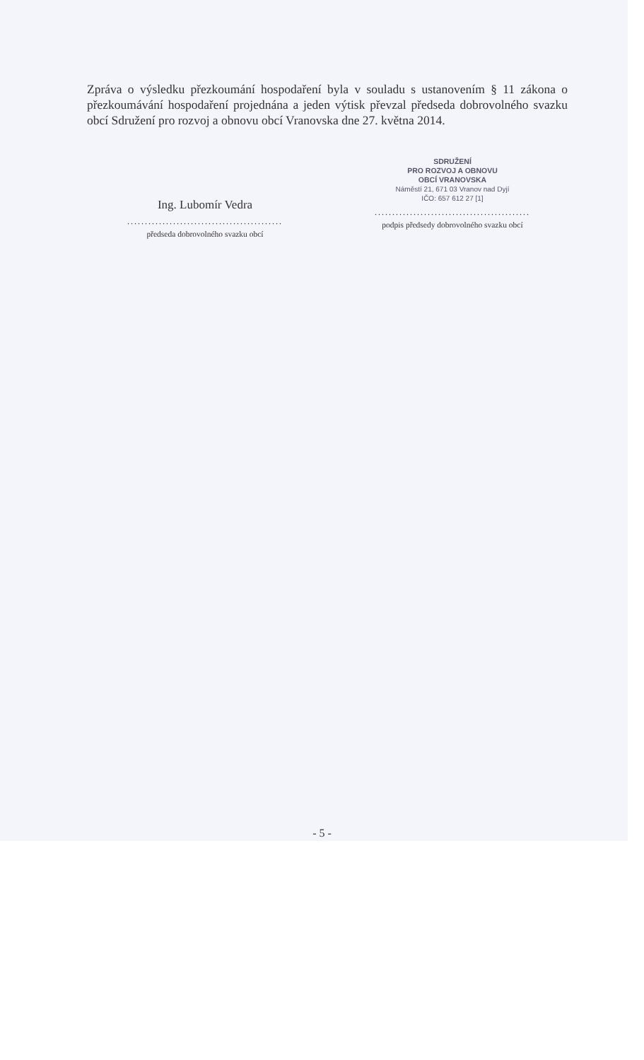Zpráva o výsledku přezkoumání hospodaření byla v souladu s ustanovením § 11 zákona o přezkoumávání hospodaření projednána a jeden výtisk převzal předseda dobrovolného svazku obcí Sdružení pro rozvoj a obnovu obcí Vranovska dne 27. května 2014.
Ing. Lubomír Vedra
............................................
předseda dobrovolného svazku obcí
SDRUŽENÍ
PRO ROZVOJ A OBNOVU
OBCÍ VRANOVSKA
Náměstí 21, 671 03 Vranov nad Dyjí
IČO: 657 612 27 [1]
............................................
podpis předsedy dobrovolného svazku obcí
- 5 -